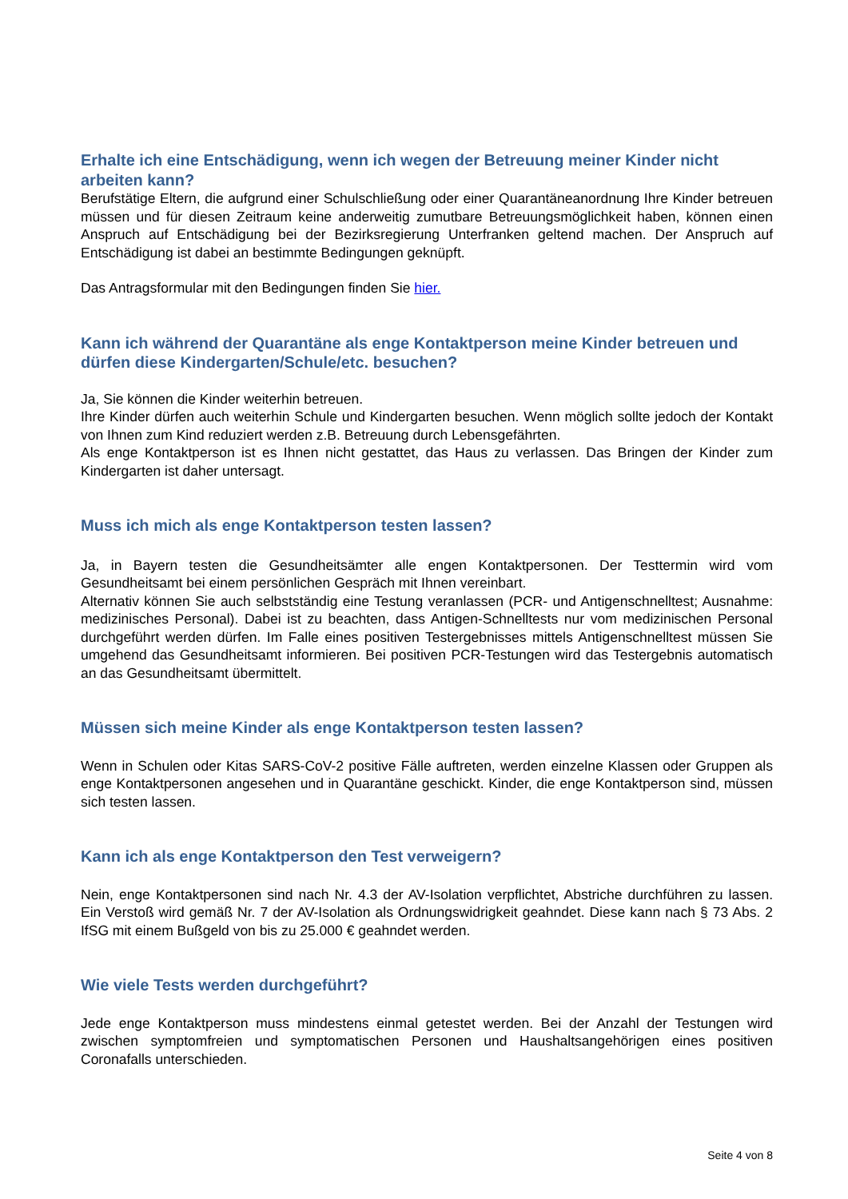Erhalte ich eine Entschädigung, wenn ich wegen der Betreuung meiner Kinder nicht arbeiten kann?
Berufstätige Eltern, die aufgrund einer Schulschließung oder einer Quarantäneanordnung Ihre Kinder betreuen müssen und für diesen Zeitraum keine anderweitig zumutbare Betreuungsmöglichkeit haben, können einen Anspruch auf Entschädigung bei der Bezirksregierung Unterfranken geltend machen. Der Anspruch auf Entschädigung ist dabei an bestimmte Bedingungen geknüpft.
Das Antragsformular mit den Bedingungen finden Sie hier.
Kann ich während der Quarantäne als enge Kontaktperson meine Kinder betreuen und dürfen diese Kindergarten/Schule/etc. besuchen?
Ja, Sie können die Kinder weiterhin betreuen.
Ihre Kinder dürfen auch weiterhin Schule und Kindergarten besuchen. Wenn möglich sollte jedoch der Kontakt von Ihnen zum Kind reduziert werden z.B. Betreuung durch Lebensgefährten.
Als enge Kontaktperson ist es Ihnen nicht gestattet, das Haus zu verlassen. Das Bringen der Kinder zum Kindergarten ist daher untersagt.
Muss ich mich als enge Kontaktperson testen lassen?
Ja, in Bayern testen die Gesundheitsämter alle engen Kontaktpersonen. Der Testtermin wird vom Gesundheitsamt bei einem persönlichen Gespräch mit Ihnen vereinbart.
Alternativ können Sie auch selbstständig eine Testung veranlassen (PCR- und Antigenschnelltest; Ausnahme: medizinisches Personal). Dabei ist zu beachten, dass Antigen-Schnelltests nur vom medizinischen Personal durchgeführt werden dürfen. Im Falle eines positiven Testergebnisses mittels Antigenschnelltest müssen Sie umgehend das Gesundheitsamt informieren. Bei positiven PCR-Testungen wird das Testergebnis automatisch an das Gesundheitsamt übermittelt.
Müssen sich meine Kinder als enge Kontaktperson testen lassen?
Wenn in Schulen oder Kitas SARS-CoV-2 positive Fälle auftreten, werden einzelne Klassen oder Gruppen als enge Kontaktpersonen angesehen und in Quarantäne geschickt. Kinder, die enge Kontaktperson sind, müssen sich testen lassen.
Kann ich als enge Kontaktperson den Test verweigern?
Nein, enge Kontaktpersonen sind nach Nr. 4.3 der AV-Isolation verpflichtet, Abstriche durchführen zu lassen. Ein Verstoß wird gemäß Nr. 7 der AV-Isolation als Ordnungswidrigkeit geahndet. Diese kann nach § 73 Abs. 2 IfSG mit einem Bußgeld von bis zu 25.000 € geahndet werden.
Wie viele Tests werden durchgeführt?
Jede enge Kontaktperson muss mindestens einmal getestet werden. Bei der Anzahl der Testungen wird zwischen symptomfreien und symptomatischen Personen und Haushaltsangehörigen eines positiven Coronafalls unterschieden.
Seite 4 von 8